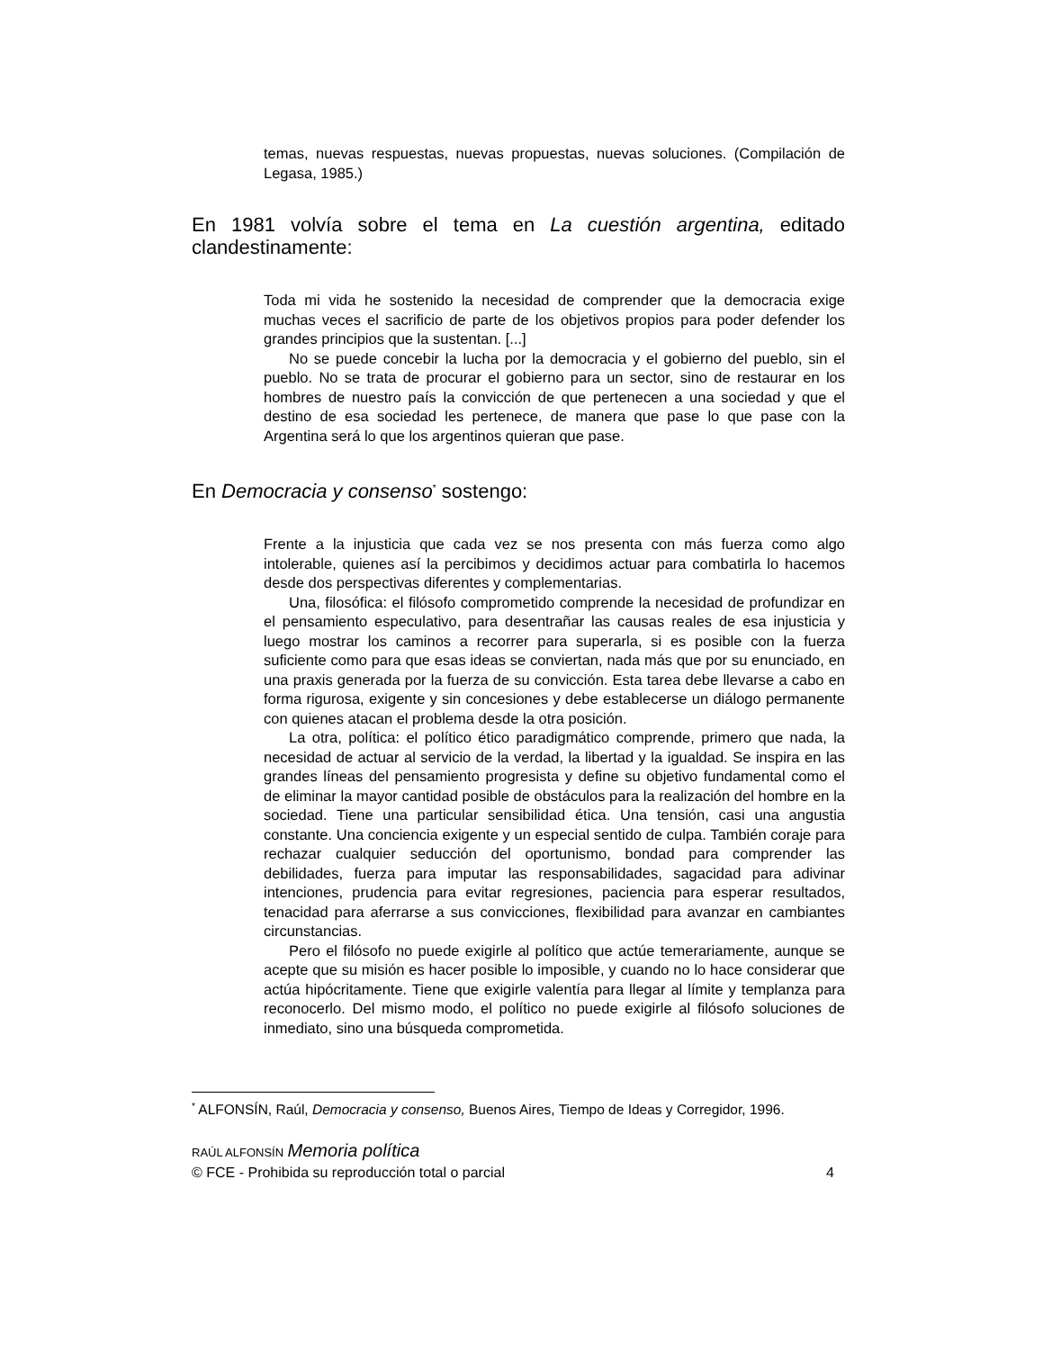temas, nuevas respuestas, nuevas propuestas, nuevas soluciones. (Compilación de Legasa, 1985.)
En 1981 volvía sobre el tema en La cuestión argentina, editado clandestinamente:
Toda mi vida he sostenido la necesidad de comprender que la democracia exige muchas veces el sacrificio de parte de los objetivos propios para poder defender los grandes principios que la sustentan. [...]
No se puede concebir la lucha por la democracia y el gobierno del pueblo, sin el pueblo. No se trata de procurar el gobierno para un sector, sino de restaurar en los hombres de nuestro país la convicción de que pertenecen a una sociedad y que el destino de esa sociedad les pertenece, de manera que pase lo que pase con la Argentina será lo que los argentinos quieran que pase.
En Democracia y consenso<sup>*</sup> sostengo:
Frente a la injusticia que cada vez se nos presenta con más fuerza como algo intolerable, quienes así la percibimos y decidimos actuar para combatirla lo hacemos desde dos perspectivas diferentes y complementarias.
Una, filosófica: el filósofo comprometido comprende la necesidad de profundizar en el pensamiento especulativo, para desentrañar las causas reales de esa injusticia y luego mostrar los caminos a recorrer para superarla, si es posible con la fuerza suficiente como para que esas ideas se conviertan, nada más que por su enunciado, en una praxis generada por la fuerza de su convicción. Esta tarea debe llevarse a cabo en forma rigurosa, exigente y sin concesiones y debe establecerse un diálogo permanente con quienes atacan el problema desde la otra posición.
La otra, política: el político ético paradigmático comprende, primero que nada, la necesidad de actuar al servicio de la verdad, la libertad y la igualdad. Se inspira en las grandes líneas del pensamiento progresista y define su objetivo fundamental como el de eliminar la mayor cantidad posible de obstáculos para la realización del hombre en la sociedad. Tiene una particular sensibilidad ética. Una tensión, casi una angustia constante. Una conciencia exigente y un especial sentido de culpa. También coraje para rechazar cualquier seducción del oportunismo, bondad para comprender las debilidades, fuerza para imputar las responsabilidades, sagacidad para adivinar intenciones, prudencia para evitar regresiones, paciencia para esperar resultados, tenacidad para aferrarse a sus convicciones, flexibilidad para avanzar en cambiantes circunstancias.
Pero el filósofo no puede exigirle al político que actúe temerariamente, aunque se acepte que su misión es hacer posible lo imposible, y cuando no lo hace considerar que actúa hipócritamente. Tiene que exigirle valentía para llegar al límite y templanza para reconocerlo. Del mismo modo, el político no puede exigirle al filósofo soluciones de inmediato, sino una búsqueda comprometida.
<sup>*</sup> ALFONSÍN, Raúl, Democracia y consenso, Buenos Aires, Tiempo de Ideas y Corregidor, 1996.
RAÚL ALFONSÍN Memoria política
© FCE - Prohibida su reproducción total o parcial 4